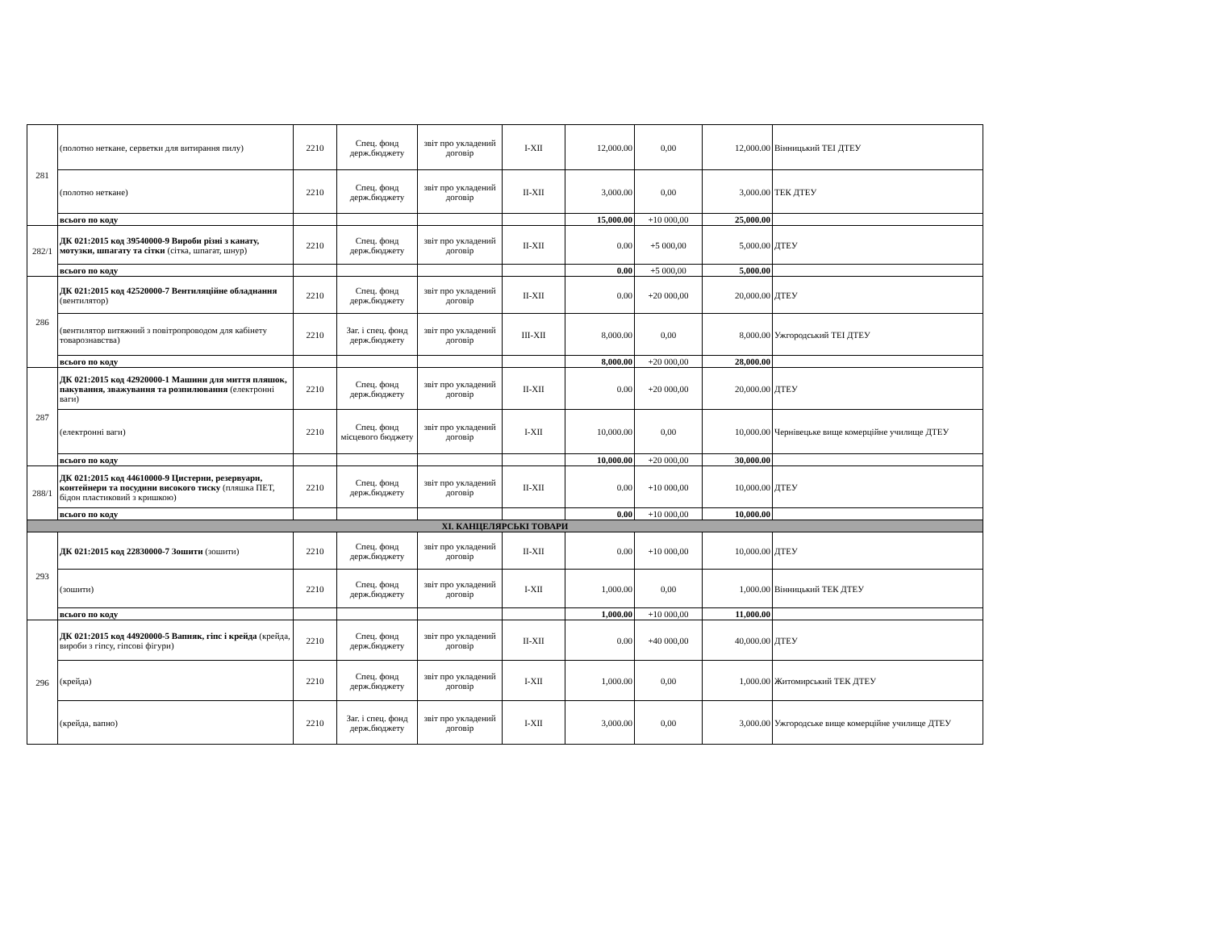| 281 | (полотно нетканe, серветки для витирання пилу) | 2210 | Спец. фонд держ.бюджету | звіт про укладений договір | I-XII | 12,000.00 | 0,00 | 12,000.00 | Вінницький ТЕІ ДТЕУ |
| | (полотно нетканe) | 2210 | Спец. фонд держ.бюджету | звіт про укладений договір | II-XII | 3,000.00 | 0,00 | 3,000.00 | ТЕК ДТЕУ |
| | всього по коду | | | | | 15,000.00 | +10 000,00 | 25,000.00 | |
| 282/1 | ДК 021:2015 код 39540000-9 Вироби різні з канату, мотузки, шпагату та сітки (сітка, шпагат, шнур) | 2210 | Спец. фонд держ.бюджету | звіт про укладений договір | II-XII | 0.00 | +5 000,00 | 5,000.00 | ДТЕУ |
| | всього по коду | | | | | 0.00 | +5 000,00 | 5,000.00 | |
| 286 | ДК 021:2015 код 42520000-7 Вентиляційне обладнання (вентилятор) | 2210 | Спец. фонд держ.бюджету | звіт про укладений договір | II-XII | 0.00 | +20 000,00 | 20,000.00 | ДТЕУ |
| | (вентилятор витяжний з повітропроводом для кабінету товарознавства) | 2210 | Заг. і спец. фонд держ.бюджету | звіт про укладений договір | III-XII | 8,000.00 | 0,00 | 8,000.00 | Ужгородський ТЕІ ДТЕУ |
| | всього по коду | | | | | 8,000.00 | +20 000,00 | 28,000.00 | |
| 287 | ДК 021:2015 код 42920000-1 Машини для миття пляшок, пакування, зважування та розпилювання (електронні ваги) | 2210 | Спец. фонд держ.бюджету | звіт про укладений договір | II-XII | 0.00 | +20 000,00 | 20,000.00 | ДТЕУ |
| | (електронні ваги) | 2210 | Спец. фонд місцевого бюджету | звіт про укладений договір | I-XII | 10,000.00 | 0,00 | 10,000.00 | Чернівецьке вище комерційне училище ДТЕУ |
| | всього по коду | | | | | 10,000.00 | +20 000,00 | 30,000.00 | |
| 288/1 | ДК 021:2015 код 44610000-9 Цистерни, резервуари, контейнери та посудини високого тиску (пляшка ПЕТ, бідон пластиковий з кришкою) | 2210 | Спец. фонд держ.бюджету | звіт про укладений договір | II-XII | 0.00 | +10 000,00 | 10,000.00 | ДТЕУ |
| | всього по коду | | | | | 0.00 | +10 000,00 | 10,000.00 | |
| XI. КАНЦЕЛЯРСЬКІ ТОВАРИ | | | | | | | | | |
| 293 | ДК 021:2015 код 22830000-7 Зошити (зошити) | 2210 | Спец. фонд держ.бюджету | звіт про укладений договір | II-XII | 0.00 | +10 000,00 | 10,000.00 | ДТЕУ |
| | (зошити) | 2210 | Спец. фонд держ.бюджету | звіт про укладений договір | I-XII | 1,000.00 | 0,00 | 1,000.00 | Вінницький ТЕК ДТЕУ |
| | всього по коду | | | | | 1,000.00 | +10 000,00 | 11,000.00 | |
| 296 | ДК 021:2015 код 44920000-5 Вапняк, гіпс і крейда (крейда, вироби з гіпсу, гіпсові фігури) | 2210 | Спец. фонд держ.бюджету | звіт про укладений договір | II-XII | 0.00 | +40 000,00 | 40,000.00 | ДТЕУ |
| | (крейда) | 2210 | Спец. фонд держ.бюджету | звіт про укладений договір | I-XII | 1,000.00 | 0,00 | 1,000.00 | Житомирський ТЕК ДТЕУ |
| | (крейда, вапно) | 2210 | Заг. і спец. фонд держ.бюджету | звіт про укладений договір | I-XII | 3,000.00 | 0,00 | 3,000.00 | Ужгородське вище комерційне училище ДТЕУ |